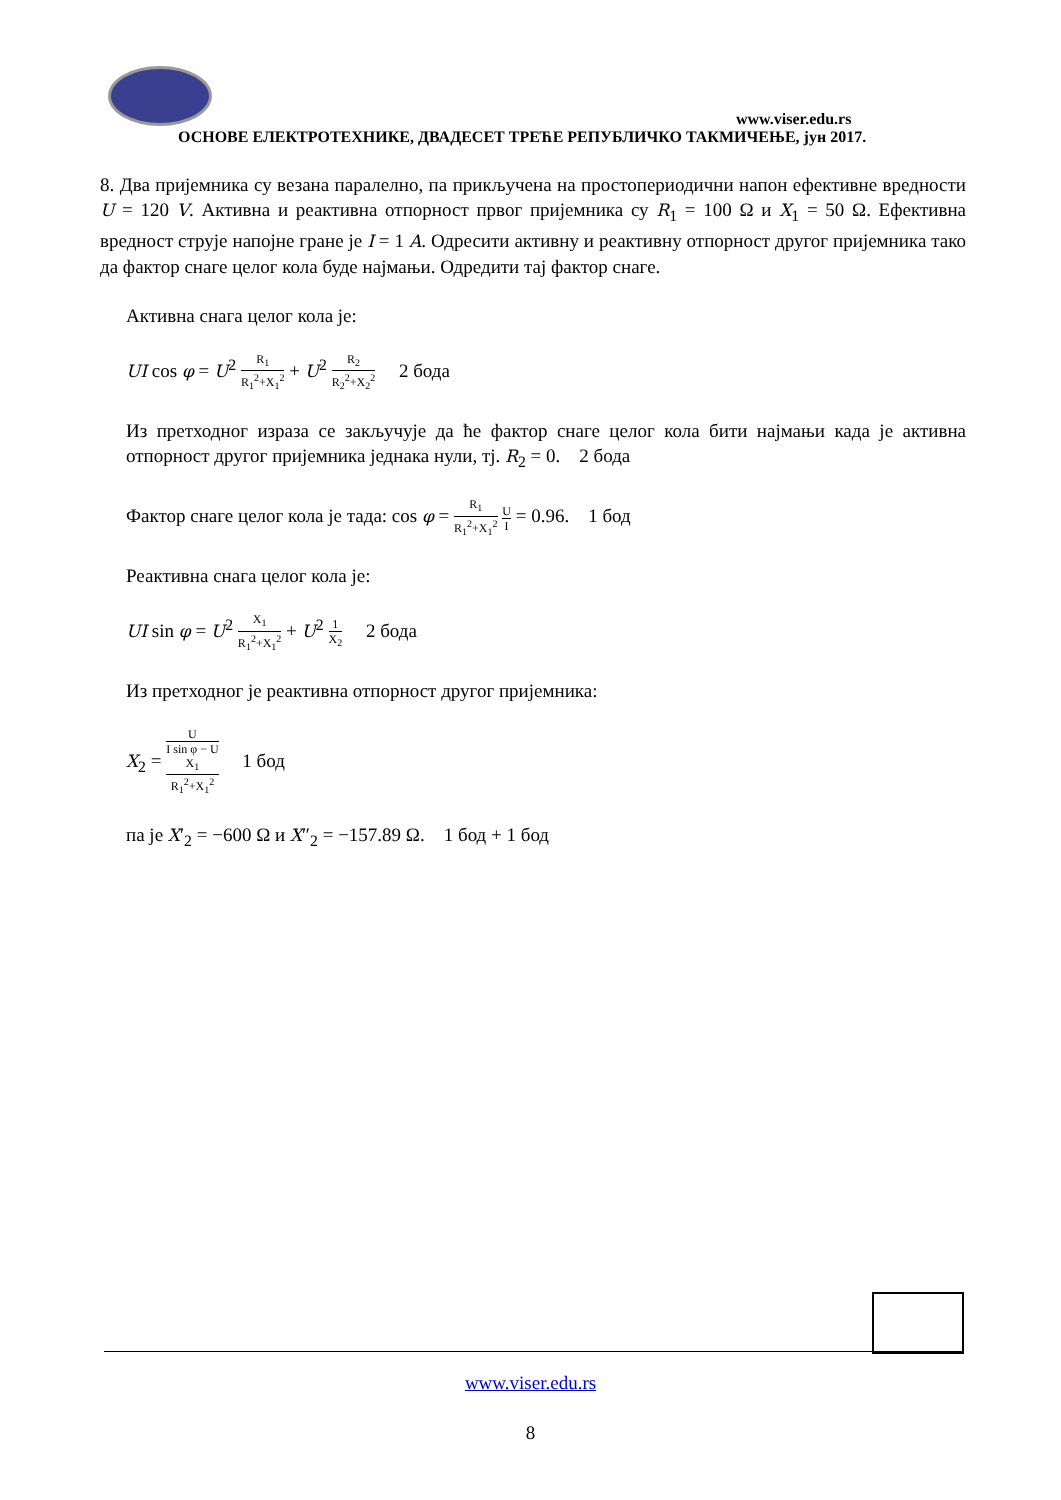www.viser.edu.rs
ОСНОВЕ ЕЛЕКТРОТЕХНИКЕ, ДВАДЕСЕТ ТРЕЋЕ РЕПУБЛИЧКО ТАКМИЧЕЊЕ, јун 2017.
8. Два пријемника су везана паралелно, па прикључена на простопериодични напон ефективне вредности U = 120 V. Активна и реактивна отпорност првог пријемника су R<sub>1</sub> = 100 Ω и X<sub>1</sub> = 50 Ω. Ефективна вредност струје напојне гране је I = 1 A. Одресити активну и реактивну отпорност другог пријемника тако да фактор снаге целог кола буде најмањи. Одредити тај фактор снаге.
Активна снага целог кола је:
UI cos φ = U<sup>2</sup> R<sub>1</sub> R<sub>1</sub><sup>2</sup>+X<sub>1</sub><sup>2</sup> + U<sup>2</sup> R<sub>2</sub> R<sub>2</sub><sup>2</sup>+X<sub>2</sub><sup>2</sup> 2 бода
Из претходног израза се закључује да ће фактор снаге целог кола бити најмањи када је активна отпорност другог пријемника једнака нули, тј. R<sub>2</sub> = 0. 2 бода
Фактор снаге целог кола је тада: cos φ = R<sub>1</sub> R<sub>1</sub><sup>2</sup>+X<sub>1</sub><sup>2</sup> U I = 0.96. 1 бод
Реактивна снага целог кола је:
UI sin φ = U<sup>2</sup> X<sub>1</sub> R<sub>1</sub><sup>2</sup>+X<sub>1</sub><sup>2</sup> + U<sup>2</sup> 1 X<sub>2</sub> 2 бода
Из претходног је реактивна отпорност другог пријемника:
X<sub>2</sub> = U I sin φ − U
X<sub>1</sub>
R<sub>1</sub><sup>2</sup>+X<sub>1</sub><sup>2</sup> 1 бод
па је X′<sub>2</sub> = −600 Ω и X″<sub>2</sub> = −157.89 Ω. 1 бод + 1 бод
www.viser.edu.rs
8